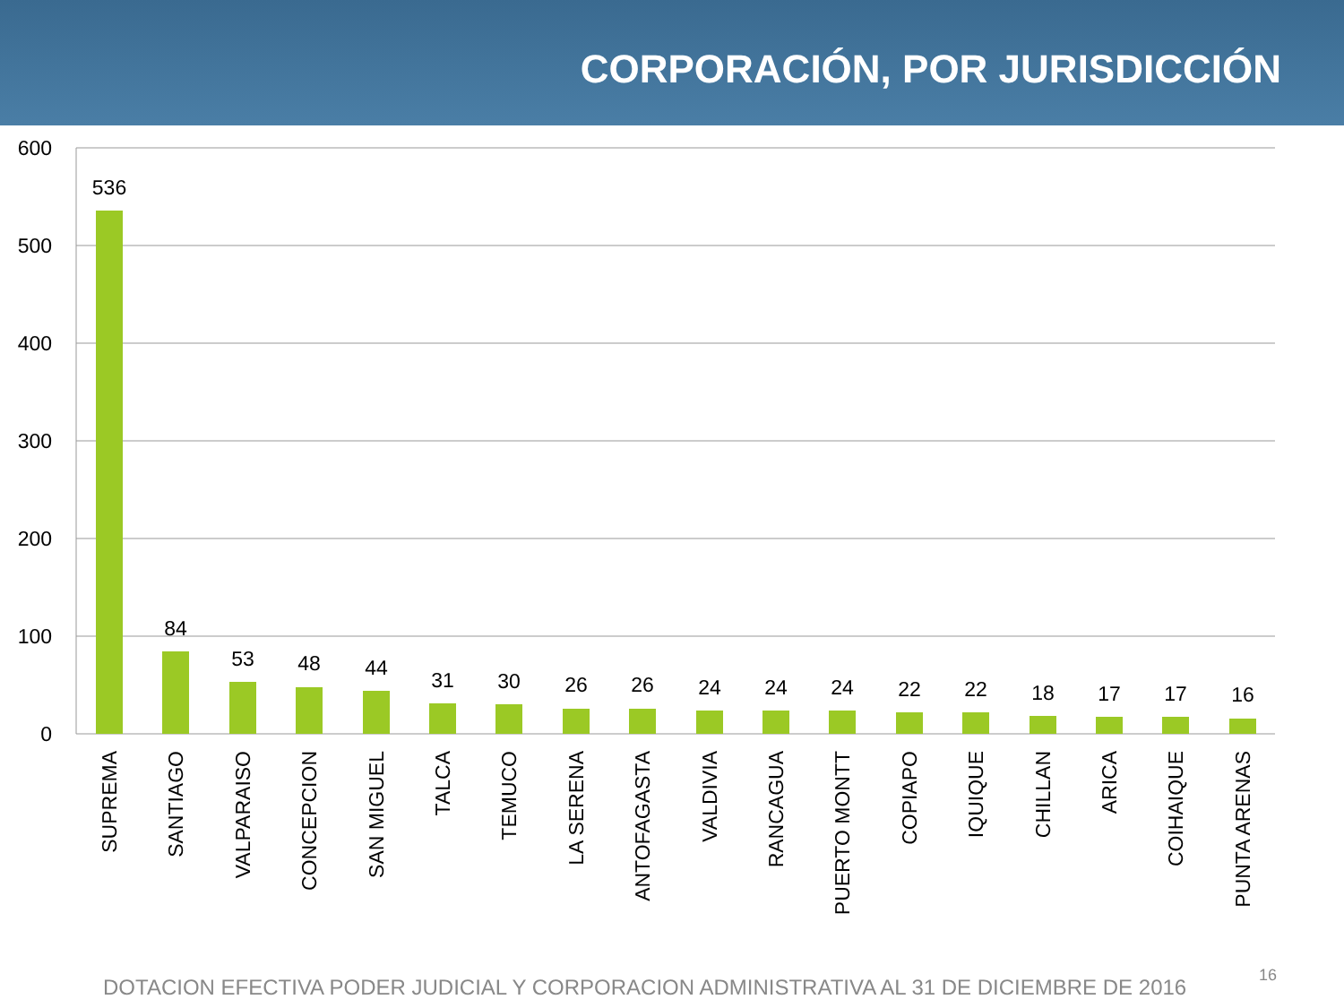CORPORACIÓN, POR JURISDICCIÓN
600
500
400
300
200
100
0
536
84
53
48
44
31
30
26
26
24
24
24
22
22
18
17
17
16
SUPREMA
SANTIAGO
VALPARAISO
CONCEPCION
SAN MIGUEL
TALCA
TEMUCO
LA SERENA
ANTOFAGASTA
VALDIVIA
RANCAGUA
PUERTO MONTT
COPIAPO
IQUIQUE
CHILLAN
ARICA
COIHAIQUE
PUNTA ARENAS
DOTACION EFECTIVA PODER JUDICIAL Y CORPORACION ADMINISTRATIVA AL 31 DE DICIEMBRE DE 2016
16